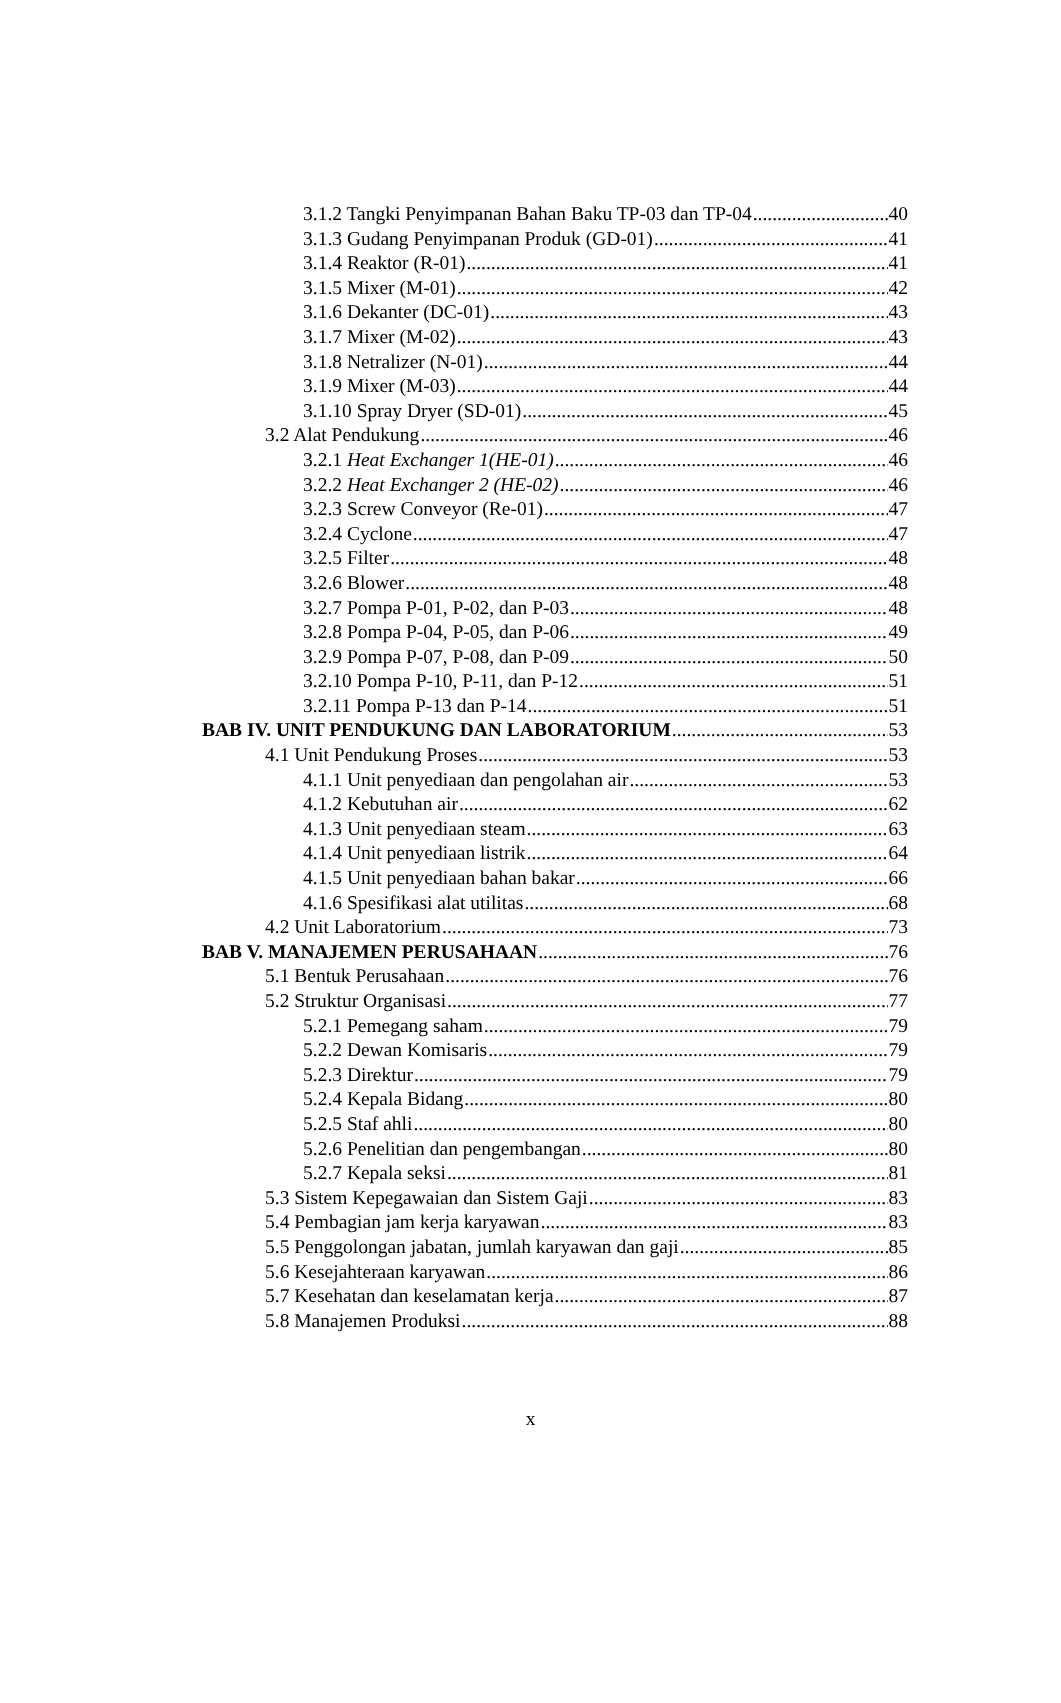3.1.2 Tangki Penyimpanan Bahan Baku TP-03 dan TP-04 40
3.1.3 Gudang Penyimpanan Produk (GD-01) 41
3.1.4 Reaktor (R-01) 41
3.1.5 Mixer (M-01) 42
3.1.6 Dekanter (DC-01) 43
3.1.7 Mixer (M-02) 43
3.1.8 Netralizer (N-01) 44
3.1.9 Mixer (M-03) 44
3.1.10 Spray Dryer (SD-01) 45
3.2 Alat Pendukung 46
3.2.1 Heat Exchanger 1(HE-01) 46
3.2.2 Heat Exchanger 2 (HE-02) 46
3.2.3 Screw Conveyor (Re-01) 47
3.2.4 Cyclone 47
3.2.5 Filter 48
3.2.6 Blower 48
3.2.7 Pompa P-01, P-02, dan P-03 48
3.2.8 Pompa P-04, P-05, dan P-06 49
3.2.9 Pompa P-07, P-08, dan P-09 50
3.2.10 Pompa P-10, P-11, dan P-12 51
3.2.11 Pompa P-13 dan P-14 51
BAB IV. UNIT PENDUKUNG DAN LABORATORIUM 53
4.1 Unit Pendukung Proses 53
4.1.1 Unit penyediaan dan pengolahan air 53
4.1.2 Kebutuhan air 62
4.1.3 Unit penyediaan steam 63
4.1.4 Unit penyediaan listrik 64
4.1.5 Unit penyediaan bahan bakar 66
4.1.6 Spesifikasi alat utilitas 68
4.2 Unit Laboratorium 73
BAB V. MANAJEMEN PERUSAHAAN 76
5.1 Bentuk Perusahaan 76
5.2 Struktur Organisasi 77
5.2.1 Pemegang saham 79
5.2.2 Dewan Komisaris 79
5.2.3 Direktur 79
5.2.4 Kepala Bidang 80
5.2.5 Staf ahli 80
5.2.6 Penelitian dan pengembangan 80
5.2.7 Kepala seksi 81
5.3 Sistem Kepegawaian dan Sistem Gaji 83
5.4 Pembagian jam kerja karyawan 83
5.5 Penggolongan jabatan, jumlah karyawan dan gaji 85
5.6 Kesejahteraan karyawan 86
5.7 Kesehatan dan keselamatan kerja 87
5.8 Manajemen Produksi 88
x